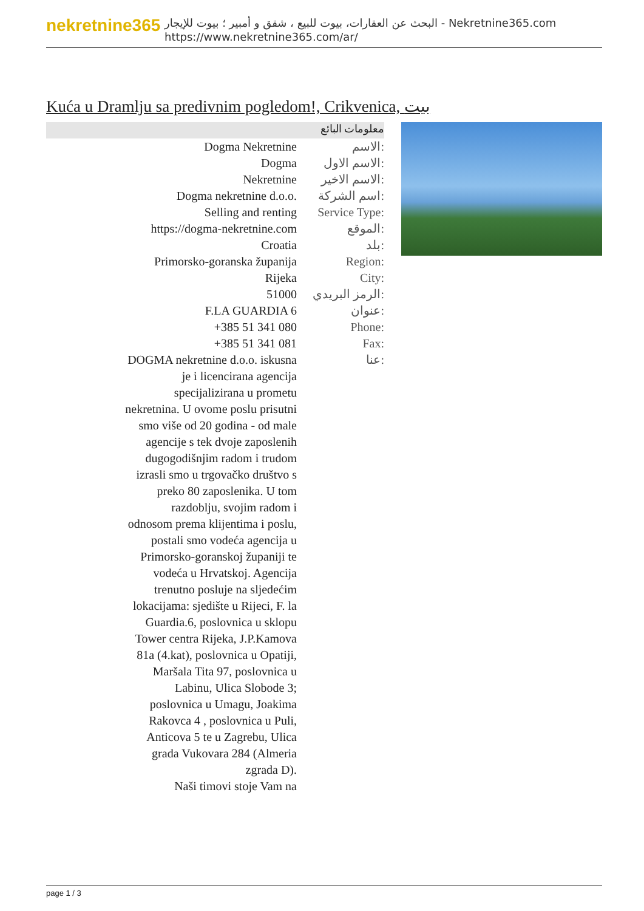nekretnine365
البحث عن العقارات، بيوت للبيع ، شقق و أمبير ؛ بيوت للإيجار - Nekretnine365.com
https://www.nekretnine365.com/ar/
Kuća u Dramlju sa predivnim pogledom!, Crikvenica, بيت
معلومات البائع
| Dogma Nekretnine | الاسم: |
| Dogma | الاسم الاول: |
| Nekretnine | الاسم الاخير: |
| Dogma nekretnine d.o.o. | اسم الشركة: |
| Selling and renting | Service Type: |
| https://dogma-nekretnine.com | الموقع: |
| Croatia | بلد: |
| Primorsko-goranska županija | Region: |
| Rijeka | City: |
| 51000 | الرمز البريدي: |
| F.LA GUARDIA 6 | عنوان: |
| +385 51 341 080 | Phone: |
| +385 51 341 081 | Fax: |
| DOGMA nekretnine d.o.o. iskusna je i licencirana agencija specijalizirana u prometu nekretnina. U ovome poslu prisutni smo više od 20 godina - od male agencije s tek dvoje zaposlenih dugogodišnjim radom i trudom izrasli smo u trgovačko društvo s preko 80 zaposlenika. U tom razdoblju, svojim radom i odnosom prema klijentima i poslu, postali smo vodeća agencija u Primorsko-goranskoj županiji te vodeća u Hrvatskoj. Agencija trenutno posluje na sljedećim lokacijama: sjedište u Rijeci, F. la Guardia.6, poslovnica u sklopu Tower centra Rijeka, J.P.Kamova 81a (4.kat), poslovnica u Opatiji, Maršala Tita 97, poslovnica u Labinu, Ulica Slobode 3; poslovnica u Umagu, Joakima Rakovca 4 , poslovnica u Puli, Anticova 5 te u Zagrebu, Ulica grada Vukovara 284 (Almeria zgrada D). Naši timovi stoje Vam na | عنا: |
page 1 / 3